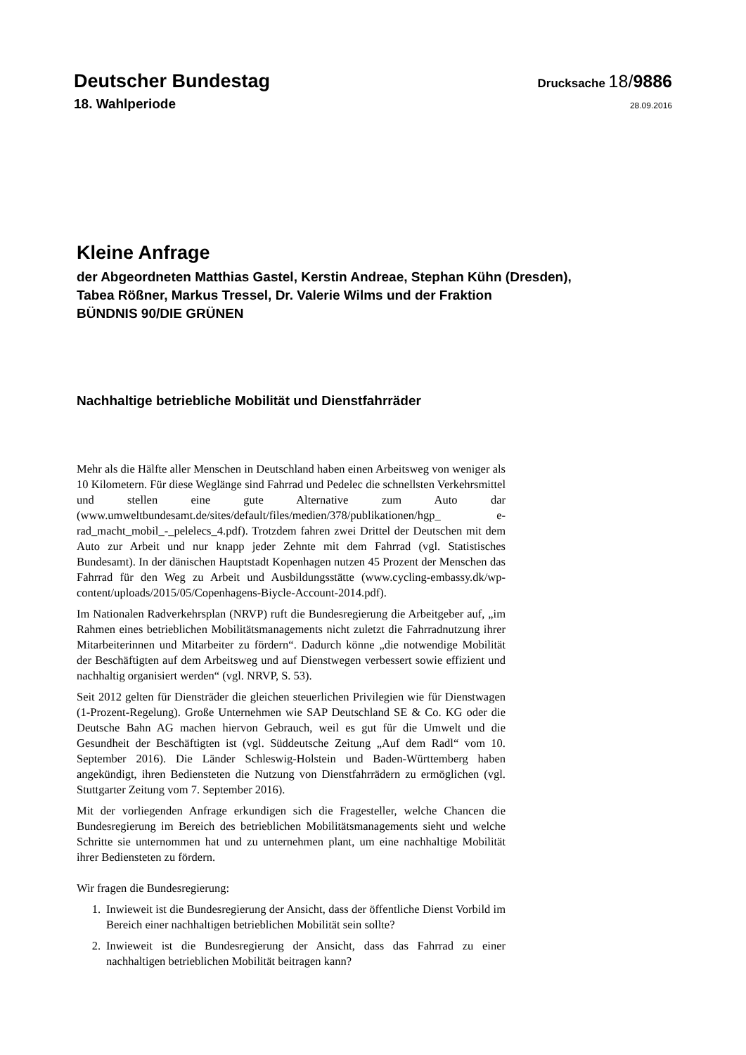Deutscher Bundestag
Drucksache 18/9886
18. Wahlperiode
28.09.2016
Kleine Anfrage
der Abgeordneten Matthias Gastel, Kerstin Andreae, Stephan Kühn (Dresden),
Tabea Rößner, Markus Tressel, Dr. Valerie Wilms und der Fraktion
BÜNDNIS 90/DIE GRÜNEN
Nachhaltige betriebliche Mobilität und Dienstfahrräder
Mehr als die Hälfte aller Menschen in Deutschland haben einen Arbeitsweg von weniger als 10 Kilometern. Für diese Weglänge sind Fahrrad und Pedelec die schnellsten Verkehrsmittel und stellen eine gute Alternative zum Auto dar (www.umweltbundesamt.de/sites/default/files/medien/378/publikationen/hgp_ e-rad_macht_mobil_-_pelelecs_4.pdf). Trotzdem fahren zwei Drittel der Deutschen mit dem Auto zur Arbeit und nur knapp jeder Zehnte mit dem Fahrrad (vgl. Statistisches Bundesamt). In der dänischen Hauptstadt Kopenhagen nutzen 45 Prozent der Menschen das Fahrrad für den Weg zu Arbeit und Ausbildungsstätte (www.cycling-embassy.dk/wp-content/uploads/2015/05/Copenhagens-Biycle-Account-2014.pdf).
Im Nationalen Radverkehrsplan (NRVP) ruft die Bundesregierung die Arbeitgeber auf, „im Rahmen eines betrieblichen Mobilitätsmanagements nicht zuletzt die Fahrradnutzung ihrer Mitarbeiterinnen und Mitarbeiter zu fördern“. Dadurch könne „die notwendige Mobilität der Beschäftigten auf dem Arbeitsweg und auf Dienstwegen verbessert sowie effizient und nachhaltig organisiert werden“ (vgl. NRVP, S. 53).
Seit 2012 gelten für Diensträder die gleichen steuerlichen Privilegien wie für Dienstwagen (1-Prozent-Regelung). Große Unternehmen wie SAP Deutschland SE & Co. KG oder die Deutsche Bahn AG machen hiervon Gebrauch, weil es gut für die Umwelt und die Gesundheit der Beschäftigten ist (vgl. Süddeutsche Zeitung „Auf dem Radl“ vom 10. September 2016). Die Länder Schleswig-Holstein und Baden-Württemberg haben angekündigt, ihren Bediensteten die Nutzung von Dienstfahrrädern zu ermöglichen (vgl. Stuttgarter Zeitung vom 7. September 2016).
Mit der vorliegenden Anfrage erkundigen sich die Fragesteller, welche Chancen die Bundesregierung im Bereich des betrieblichen Mobilitätsmanagements sieht und welche Schritte sie unternommen hat und zu unternehmen plant, um eine nachhaltige Mobilität ihrer Bediensteten zu fördern.
Wir fragen die Bundesregierung:
1. Inwieweit ist die Bundesregierung der Ansicht, dass der öffentliche Dienst Vorbild im Bereich einer nachhaltigen betrieblichen Mobilität sein sollte?
2. Inwieweit ist die Bundesregierung der Ansicht, dass das Fahrrad zu einer nachhaltigen betrieblichen Mobilität beitragen kann?